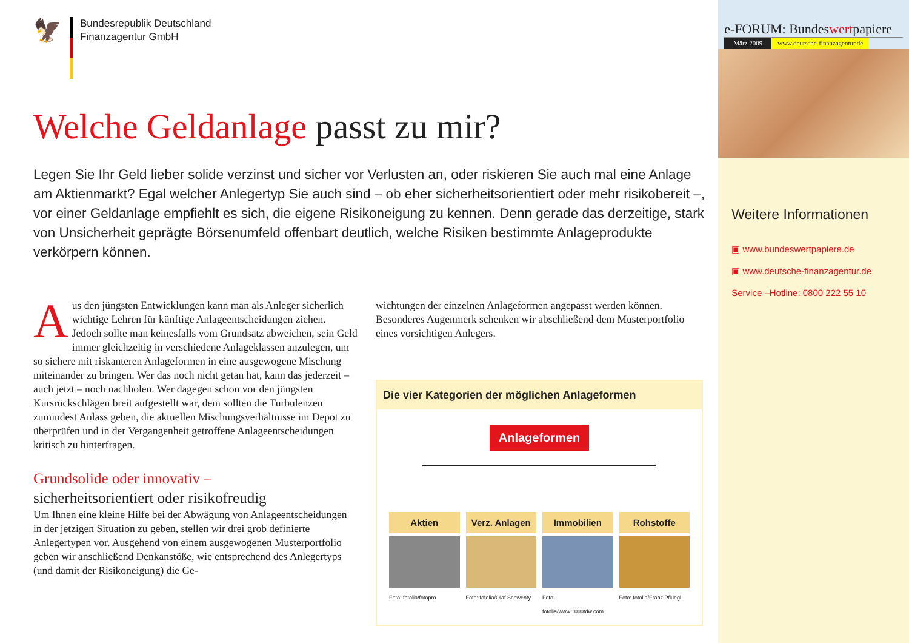🦅
Bundesrepublik Deutschland
Finanzagentur GmbH
Welche Geldanlage passt zu mir?
Legen Sie Ihr Geld lieber solide verzinst und sicher vor Verlusten an, oder riskieren Sie auch mal eine Anlage am Aktienmarkt? Egal welcher Anlegertyp Sie auch sind – ob eher sicherheitsorientiert oder mehr risikobereit –, vor einer Geldanlage empfiehlt es sich, die eigene Risikoneigung zu kennen. Denn gerade das derzeitige, stark von Unsicherheit geprägte Börsenumfeld offenbart deutlich, welche Risiken bestimmte Anlageprodukte verkörpern können.
Aus den jüngsten Entwicklungen kann man als Anleger sicherlich wichtige Lehren für künftige Anlageentscheidungen ziehen. Jedoch sollte man keinesfalls vom Grundsatz abweichen, sein Geld immer gleichzeitig in verschiedene Anlageklassen anzulegen, um so sichere mit riskanteren Anlageformen in eine ausgewogene Mischung miteinander zu bringen. Wer das noch nicht getan hat, kann das jederzeit – auch jetzt – noch nachholen. Wer dagegen schon vor den jüngsten Kursrückschlägen breit aufgestellt war, dem sollten die Turbulenzen zumindest Anlass geben, die aktuellen Mischungsverhältnisse im Depot zu überprüfen und in der Vergangenheit getroffene Anlageentscheidungen kritisch zu hinterfragen.
Grundsolide oder innovativ –
sicherheitsorientiert oder risikofreudig
Um Ihnen eine kleine Hilfe bei der Abwägung von Anlageentscheidungen in der jetzigen Situation zu geben, stellen wir drei grob definierte Anlegertypen vor. Ausgehend von einem ausgewogenen Musterportfolio geben wir anschließend Denkanstöße, wie entsprechend des Anlegertyps (und damit der Risikoneigung) die Ge-
wichtungen der einzelnen Anlageformen angepasst werden können. Besonderes Augenmerk schenken wir abschließend dem Musterportfolio eines vorsichtigen Anlegers.
Die vier Kategorien der möglichen Anlageformen
Anlageformen
Aktien
Foto: fotolia/fotopro
Verz. Anlagen
Foto: fotolia/Olaf Schwenty
Immobilien
Foto: fotolia/www.1000tdw.com
Rohstoffe
Foto: fotolia/Franz Pfluegl
e-FORUM: Bundeswertpapiere
März 2009 www.deutsche-finanzagentur.de
Weitere Informationen
▣ www.bundeswertpapiere.de
▣ www.deutsche-finanzagentur.de
Service –Hotline: 0800 222 55 10